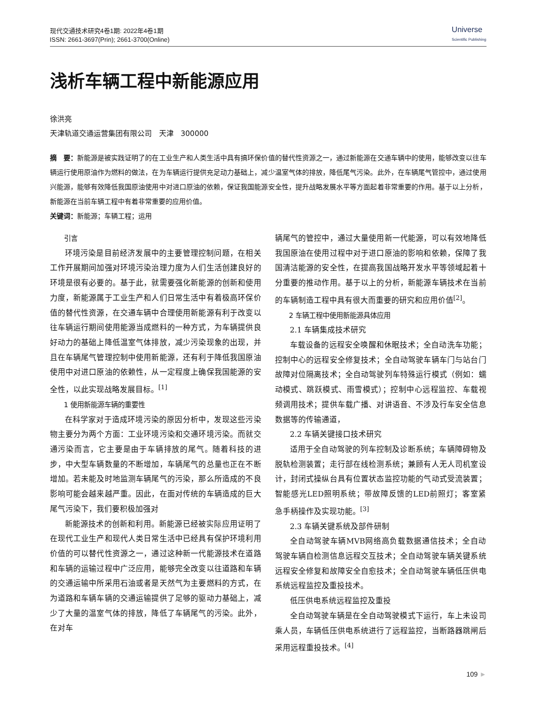现代交通技术研究4卷1期: 2022年4卷1期
ISSN: 2661-3697(Prin); 2661-3700(Online)
Universe
Scientific Publishing
浅析车辆工程中新能源应用
徐洪亮
天津轨道交通运营集团有限公司　天津　300000
摘　要：新能源是被实践证明了的在工业生产和人类生活中具有搞环保价值的替代性资源之一，通过新能源在交通车辆中的使用，能够改变以往车辆运行使用原油作为燃料的做法，在为车辆运行提供充足动力基础上，减少温室气体的排放，降低尾气污染。此外，在车辆尾气管控中，通过使用兴能源，能够有效降低我国原油使用中对进口原油的依赖，保证我国能源安全性，提升战略发展水平等方面起着非常重要的作用。基于以上分析，新能源在当前车辆工程中有着非常重要的应用价值。
关键词：新能源；车辆工程；运用
引言
环境污染是目前经济发展中的主要管理控制问题，在相关工作开展期间加强对环境污染治理力度为人们生活创建良好的环境是很有必要的。基于此，就需要强化新能源的创新和使用力度，新能源属于工业生产和人们日常生活中有着极高环保价值的替代性资源，在交通车辆中合理使用新能源有利于改变以往车辆运行期间使用能源当成燃料的一种方式，为车辆提供良好动力的基础上降低温室气体排放，减少污染现象的出现，并且在车辆尾气管理控制中使用新能源，还有利于降低我国原油使用中对进口原油的依赖性，从一定程度上确保我国能源的安全性，以此实现战略发展目标。<sup>[1]</sup>
1 使用新能源车辆的重要性
在科学家对于造成环境污染的原因分析中，发现这些污染物主要分为两个方面：工业环境污染和交通环境污染。而就交通污染而言，它主要是由于车辆排放的尾气。随着科技的进步，中大型车辆数量的不断增加，车辆尾气的总量也正在不断增加。若未能及时地监测车辆尾气的污染，那么所造成的不良影响可能会越来越严重。因此，在面对传统的车辆造成的巨大尾气污染下，我们要积极加强对
新能源技术的创新和利用。新能源已经被实际应用证明了在现代工业生产和现代人类日常生活中已经具有保护环境利用价值的可以替代性资源之一，通过这种新一代能源技术在道路和车辆的运输过程中广泛应用，能够完全改变以往道路和车辆的交通运输中所采用石油或者是天然气为主要燃料的方式，在为道路和车辆车辆的交通运输提供了足够的驱动力基础上，减少了大量的温室气体的排放，降低了车辆尾气的污染。此外，在对车
辆尾气的管控中，通过大量使用新一代能源，可以有效地降低我国原油在使用过程中对于进口原油的影响和依赖，保障了我国清洁能源的安全性，在提高我国战略开发水平等领域起着十分重要的推动作用。基于以上的分析，新能源车辆技术在当前的车辆制造工程中具有很大而重要的研究和应用价值<sup>[2]</sup>。
2 车辆工程中使用新能源具体应用
2.1 车辆集成技术研究
车载设备的远程安全唤醒和休眠技术；全自动洗车功能；控制中心的远程安全修复技术；全自动驾驶车辆车门与站台门故障对位隔离技术；全自动驾驶列车特殊运行模式（例如：蠕动模式、跳跃模式、雨雪模式）；控制中心远程监控、车载视频调用技术；提供车载广播、对讲语音、不涉及行车安全信息数据等的传输通道，
2.2 车辆关键接口技术研究
适用于全自动驾驶的列车控制及诊断系统；车辆障碍物及脱轨检测装置；走行部在线检测系统；兼顾有人无人司机室设计，封闭式操纵台具有位置状态监控功能的气动式受流装置；智能感光LED照明系统；带故障反馈的LED前照灯；客室紧急手柄操作及实现功能。<sup>[3]</sup>
2.3 车辆关键系统及部件研制
全自动驾驶车辆MVB网络高负载数据通信技术；全自动驾驶车辆自检测信息远程交互技术；全自动驾驶车辆关键系统远程安全修复和故障安全自愈技术；全自动驾驶车辆低压供电系统远程监控及重投技术。
低压供电系统远程监控及重投
全自动驾驶车辆是在全自动驾驶模式下运行，车上未设司乘人员，车辆低压供电系统进行了远程监控，当断路器跳闸后采用远程重投技术。<sup>[4]</sup>
109 ►